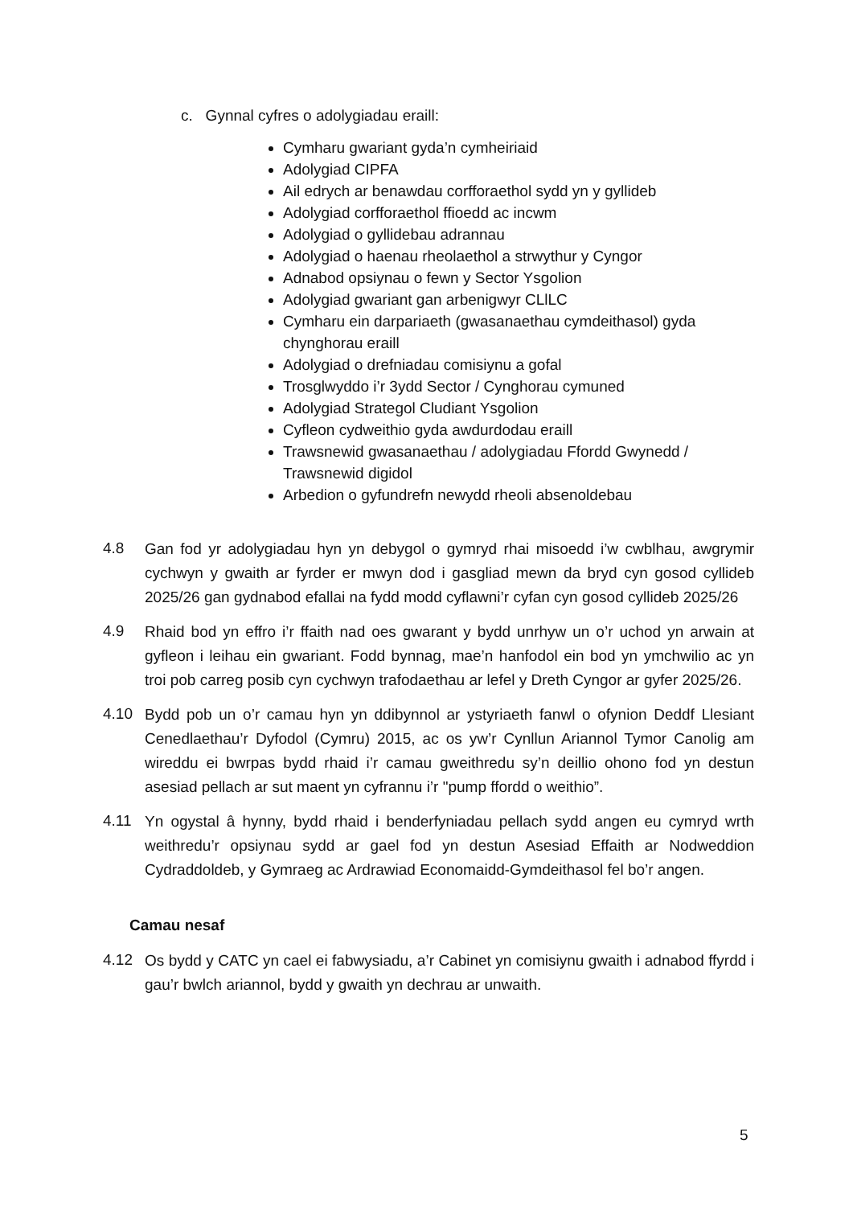c. Gynnal cyfres o adolygiadau eraill:
Cymharu gwariant gyda’n cymheiriaid
Adolygiad CIPFA
Ail edrych ar benawdau corfforaethol sydd yn y gyllideb
Adolygiad corfforaethol ffioedd ac incwm
Adolygiad o gyllidebau adrannau
Adolygiad o haenau rheolaethol a strwythur y Cyngor
Adnabod opsiynau o fewn y Sector Ysgolion
Adolygiad gwariant gan arbenigwyr CLlLC
Cymharu ein darpariaeth (gwasanaethau cymdeithasol) gyda chynghorau eraill
Adolygiad o drefniadau comisiynu a gofal
Trosglwyddo i’r 3ydd Sector / Cynghorau cymuned
Adolygiad Strategol Cludiant Ysgolion
Cyfleon cydweithio gyda awdurdodau eraill
Trawsnewid gwasanaethau / adolygiadau Ffordd Gwynedd / Trawsnewid digidol
Arbedion o gyfundrefn newydd rheoli absenoldebau
4.8
Gan fod yr adolygiadau hyn yn debygol o gymryd rhai misoedd i’w cwblhau, awgrymir cychwyn y gwaith ar fyrder er mwyn dod i gasgliad mewn da bryd cyn gosod cyllideb 2025/26 gan gydnabod efallai na fydd modd cyflawni’r cyfan cyn gosod cyllideb 2025/26
4.9
Rhaid bod yn effro i’r ffaith nad oes gwarant y bydd unrhyw un o’r uchod yn arwain at gyfleon i leihau ein gwariant. Fodd bynnag, mae’n hanfodol ein bod yn ymchwilio ac yn troi pob carreg posib cyn cychwyn trafodaethau ar lefel y Dreth Cyngor ar gyfer 2025/26.
4.10
Bydd pob un o’r camau hyn yn ddibynnol ar ystyriaeth fanwl o ofynion Deddf Llesiant Cenedlaethau’r Dyfodol (Cymru) 2015, ac os yw’r Cynllun Ariannol Tymor Canolig am wireddu ei bwrpas bydd rhaid i’r camau gweithredu sy’n deillio ohono fod yn destun asesiad pellach ar sut maent yn cyfrannu i’r "pump ffordd o weithio”.
4.11
Yn ogystal â hynny, bydd rhaid i benderfyniadau pellach sydd angen eu cymryd wrth weithredu’r opsiynau sydd ar gael fod yn destun Asesiad Effaith ar Nodweddion Cydraddoldeb, y Gymraeg ac Ardrawiad Economaidd-Gymdeithasol fel bo’r angen.
Camau nesaf
4.12
Os bydd y CATC yn cael ei fabwysiadu, a’r Cabinet yn comisiynu gwaith i adnabod ffyrdd i gau’r bwlch ariannol, bydd y gwaith yn dechrau ar unwaith.
5